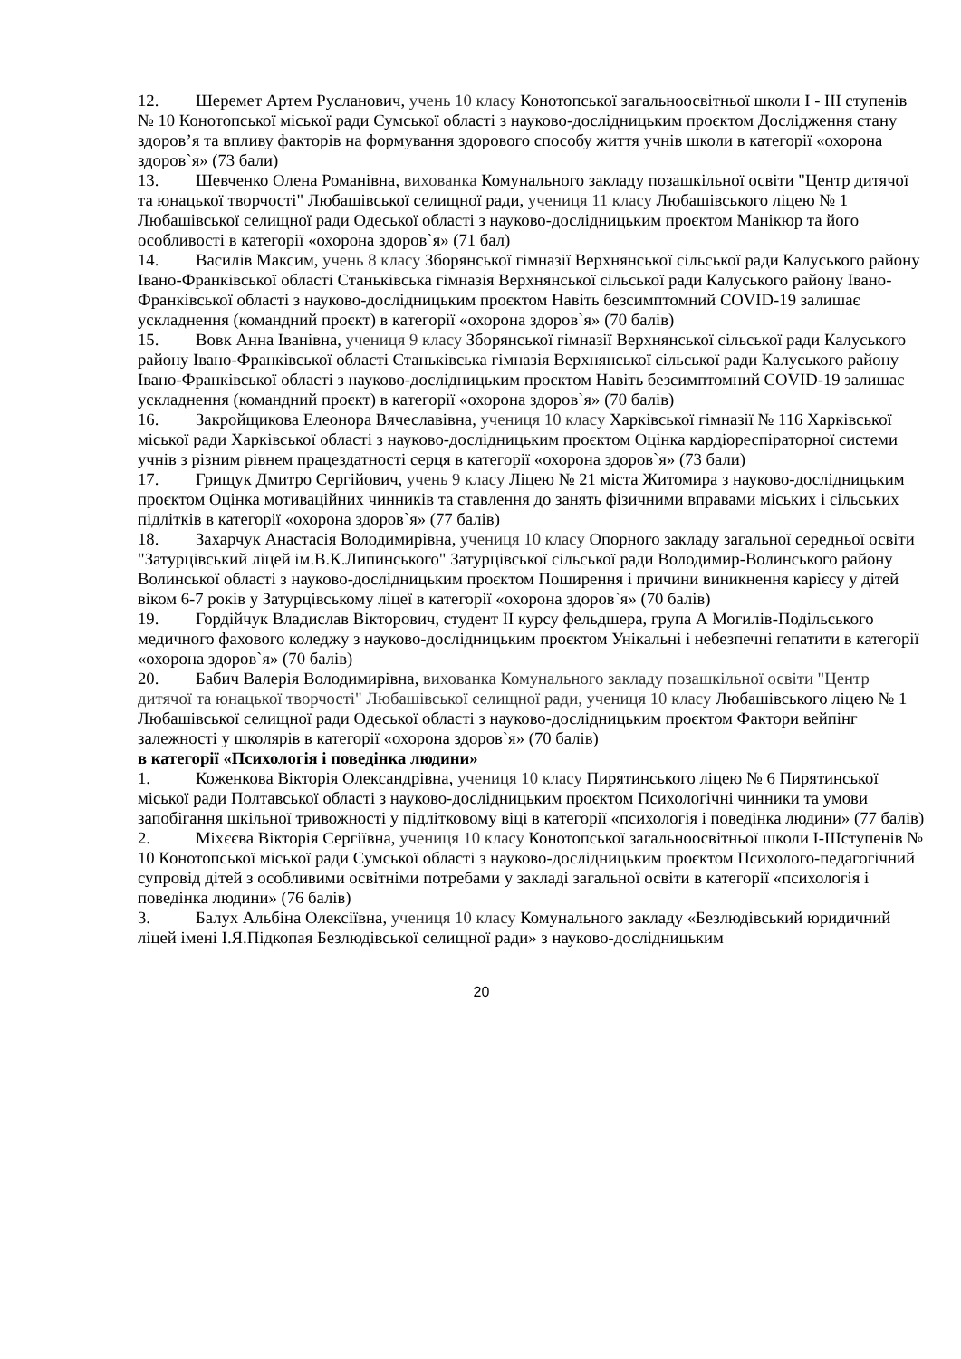12. Шеремет Артем Русланович, учень 10 класу Конотопської загальноосвітньої школи І - ІІІ ступенів № 10 Конотопської міської ради Сумської області з науково-дослідницьким проєктом Дослідження стану здоров’я та впливу факторів на формування здорового способу життя учнів школи в категорії «охорона здоров`я» (73 бали)
13. Шевченко Олена Романівна, вихованка Комунального закладу позашкільної освіти "Центр дитячої та юнацької творчості" Любашівської селищної ради, учениця 11 класу Любашівського ліцею № 1 Любашівської селищної ради Одеської області з науково-дослідницьким проєктом Манікюр та його особливості в категорії «охорона здоров`я» (71 бал)
14. Василів Максим, учень 8 класу Зборянської гімназії Верхнянської сільської ради Калуського району Івано-Франківської області Станьківська гімназія Верхнянської сільської ради Калуського району Івано-Франківської області з науково-дослідницьким проєктом Навіть безсимптомний COVID-19 залишає ускладнення (командний проєкт) в категорії «охорона здоров`я» (70 балів)
15. Вовк Анна Іванівна, учениця 9 класу Зборянської гімназії Верхнянської сільської ради Калуського району Івано-Франківської області Станьківська гімназія Верхнянської сільської ради Калуського району Івано-Франківської області з науково-дослідницьким проєктом Навіть безсимптомний COVID-19 залишає ускладнення (командний проєкт) в категорії «охорона здоров`я» (70 балів)
16. Закройщикова Елеонора Вячеславівна, учениця 10 класу Харківської гімназії № 116 Харківської міської ради Харківської області з науково-дослідницьким проєктом Оцінка кардіореспіраторної системи учнів з різним рівнем працездатності серця в категорії «охорона здоров`я» (73 бали)
17. Грищук Дмитро Сергійович, учень 9 класу Ліцею № 21 міста Житомира з науково-дослідницьким проєктом Оцінка мотиваційних чинників та ставлення до занять фізичними вправами міських і сільських підлітків в категорії «охорона здоров`я» (77 балів)
18. Захарчук Анастасія Володимирівна, учениця 10 класу Опорного закладу загальної середньої освіти "Затурцівський ліцей ім.В.К.Липинського" Затурцівської сільської ради Володимир-Волинського району Волинської області з науково-дослідницьким проєктом Поширення і причини виникнення карієсу у дітей віком 6-7 років у Затурцівському ліцеї в категорії «охорона здоров`я» (70 балів)
19. Гордійчук Владислав Вікторович, студент ІІ курсу фельдшера, група А Могилів-Подільського медичного фахового коледжу з науково-дослідницьким проєктом Унікальні і небезпечні гепатити в категорії «охорона здоров`я» (70 балів)
20. Бабич Валерія Володимирівна, вихованка Комунального закладу позашкільної освіти "Центр дитячої та юнацької творчості" Любашівської селищної ради, учениця 10 класу Любашівського ліцею № 1 Любашівської селищної ради Одеської області з науково-дослідницьким проєктом Фактори вейпінг залежності у школярів в категорії «охорона здоров`я» (70 балів)
в категорії «Психологія і поведінка людини»
1. Коженкова Вікторія Олександрівна, учениця 10 класу Пирятинського ліцею № 6 Пирятинської міської ради Полтавської області з науково-дослідницьким проєктом Психологічні чинники та умови запобігання шкільної тривожності у підлітковому віці в категорії «психологія і поведінка людини» (77 балів)
2. Міхєєва Вікторія Сергіївна, учениця 10 класу Конотопської загальноосвітньої школи І-ІІІступенів № 10 Конотопської міської ради Сумської області з науково-дослідницьким проєктом Психолого-педагогічний супровід дітей з особливими освітніми потребами у закладі загальної освіти в категорії «психологія і поведінка людини» (76 балів)
3. Балух Альбіна Олексіївна, учениця 10 класу Комунального закладу «Безлюдівський юридичний ліцей імені І.Я.Підкопая Безлюдівської селищної ради» з науково-дослідницьким
20